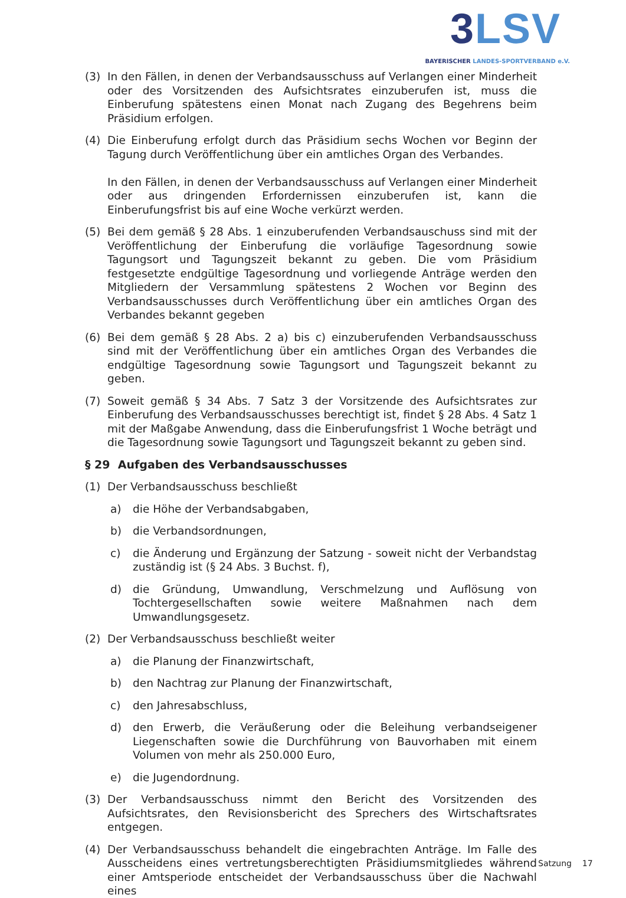3 LSV
BAYERISCHER LANDES-SPORTVERBAND e.V.
(3) In den Fällen, in denen der Verbandsausschuss auf Verlangen einer Minderheit oder des Vorsitzenden des Aufsichtsrates einzuberufen ist, muss die Einberufung spätestens einen Monat nach Zugang des Begehrens beim Präsidium erfolgen.
(4) Die Einberufung erfolgt durch das Präsidium sechs Wochen vor Beginn der Tagung durch Veröffentlichung über ein amtliches Organ des Verbandes.
In den Fällen, in denen der Verbandsausschuss auf Verlangen einer Minderheit oder aus dringenden Erfordernissen einzuberufen ist, kann die Einberufungsfrist bis auf eine Woche verkürzt werden.
(5) Bei dem gemäß § 28 Abs. 1 einzuberufenden Verbandsauschuss sind mit der Veröffentlichung der Einberufung die vorläufige Tagesordnung sowie Tagungsort und Tagungszeit bekannt zu geben. Die vom Präsidium festgesetzte endgültige Tagesordnung und vorliegende Anträge werden den Mitgliedern der Versammlung spätestens 2 Wochen vor Beginn des Verbandsausschusses durch Veröffentlichung über ein amtliches Organ des Verbandes bekannt gegeben
(6) Bei dem gemäß § 28 Abs. 2 a) bis c) einzuberufenden Verbandsausschuss sind mit der Veröffentlichung über ein amtliches Organ des Verbandes die endgültige Tagesordnung sowie Tagungsort und Tagungszeit bekannt zu geben.
(7) Soweit gemäß § 34 Abs. 7 Satz 3 der Vorsitzende des Aufsichtsrates zur Einberufung des Verbandsausschusses berechtigt ist, findet § 28 Abs. 4 Satz 1 mit der Maßgabe Anwendung, dass die Einberufungsfrist 1 Woche beträgt und die Tagesordnung sowie Tagungsort und Tagungszeit bekannt zu geben sind.
§ 29 Aufgaben des Verbandsausschusses
(1) Der Verbandsausschuss beschließt
a) die Höhe der Verbandsabgaben,
b) die Verbandsordnungen,
c) die Änderung und Ergänzung der Satzung - soweit nicht der Verbandstag zuständig ist (§ 24 Abs. 3 Buchst. f),
d) die Gründung, Umwandlung, Verschmelzung und Auflösung von Tochtergesellschaften sowie weitere Maßnahmen nach dem Umwandlungsgesetz.
(2) Der Verbandsausschuss beschließt weiter
a) die Planung der Finanzwirtschaft,
b) den Nachtrag zur Planung der Finanzwirtschaft,
c) den Jahresabschluss,
d) den Erwerb, die Veräußerung oder die Beleihung verbandseigener Liegenschaften sowie die Durchführung von Bauvorhaben mit einem Volumen von mehr als 250.000 Euro,
e) die Jugendordnung.
(3) Der Verbandsausschuss nimmt den Bericht des Vorsitzenden des Aufsichtsrates, den Revisionsbericht des Sprechers des Wirtschaftsrates entgegen.
(4) Der Verbandsausschuss behandelt die eingebrachten Anträge. Im Falle des Ausscheidens eines vertretungsberechtigten Präsidiumsmitgliedes während einer Amtsperiode entscheidet der Verbandsausschuss über die Nachwahl eines
Satzung 17